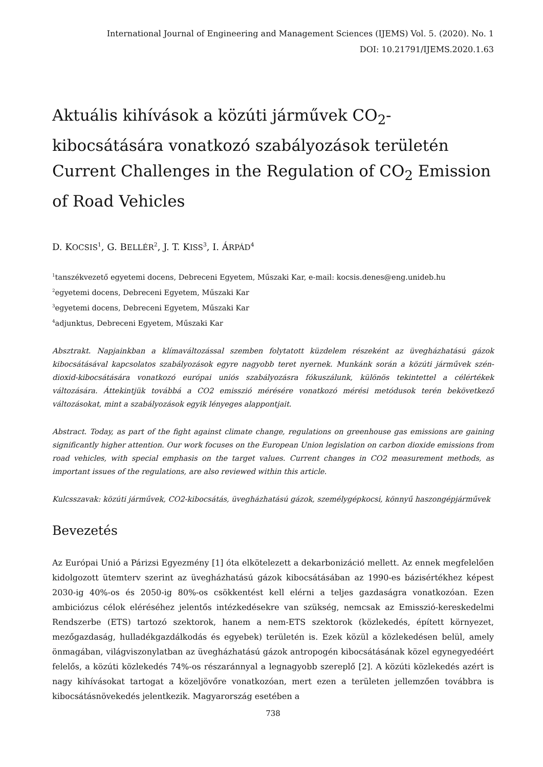International Journal of Engineering and Management Sciences (IJEMS) Vol. 5. (2020). No. 1
DOI: 10.21791/IJEMS.2020.1.63
Aktuális kihívások a közúti járművek CO<sub>2</sub>-kibocsátására vonatkozó szabályozások területén Current Challenges in the Regulation of CO<sub>2</sub> Emission of Road Vehicles
D. KOCSIS<sup>1</sup>, G. BELLÉR<sup>2</sup>, J. T. KISS<sup>3</sup>, I. ÁRPÁD<sup>4</sup>
<sup>1</sup> tanszékvezető egyetemi docens, Debreceni Egyetem, Műszaki Kar, e-mail: kocsis.denes@eng.unideb.hu
<sup>2</sup> egyetemi docens, Debreceni Egyetem, Műszaki Kar
<sup>3</sup> egyetemi docens, Debreceni Egyetem, Műszaki Kar
<sup>4</sup> adjunktus, Debreceni Egyetem, Műszaki Kar
Absztrakt. Napjainkban a klímaváltozással szemben folytatott küzdelem részeként az üvegházhatású gázok kibocsátásával kapcsolatos szabályozások egyre nagyobb teret nyernek. Munkánk során a közúti járművek szén-dioxid-kibocsátására vonatkozó európai uniós szabályozásra fókuszálunk, különös tekintettel a célértékek változására. Áttekintjük továbbá a CO2 emisszió mérésére vonatkozó mérési metódusok terén bekövetkező változásokat, mint a szabályozások egyik lényeges alappontjait.
Abstract. Today, as part of the fight against climate change, regulations on greenhouse gas emissions are gaining significantly higher attention. Our work focuses on the European Union legislation on carbon dioxide emissions from road vehicles, with special emphasis on the target values. Current changes in CO2 measurement methods, as important issues of the regulations, are also reviewed within this article.
Kulcsszavak: közúti járművek, CO2-kibocsátás, üvegházhatású gázok, személygépkocsi, könnyű haszongépjárművek
Bevezetés
Az Európai Unió a Párizsi Egyezmény [1] óta elkötelezett a dekarbonizáció mellett. Az ennek megfelelően kidolgozott ütemterv szerint az üvegházhatású gázok kibocsátásában az 1990-es bázisértékhez képest 2030-ig 40%-os és 2050-ig 80%-os csökkentést kell elérni a teljes gazdaságra vonatkozóan. Ezen ambiciózus célok eléréséhez jelentős intézkedésekre van szükség, nemcsak az Emisszió-kereskedelmi Rendszerbe (ETS) tartozó szektorok, hanem a nem-ETS szektorok (közlekedés, épített környezet, mezőgazdaság, hulladékgazdálkodás és egyebek) területén is. Ezek közül a közlekedésen belül, amely önmagában, világviszonylatban az üvegházhatású gázok antropogén kibocsátásának közel egynegyedéért felelős, a közúti közlekedés 74%-os részaránnyal a legnagyobb szereplő [2]. A közúti közlekedés azért is nagy kihívásokat tartogat a közeljövőre vonatkozóan, mert ezen a területen jellemzően továbbra is kibocsátásnövekedés jelentkezik. Magyarország esetében a
738